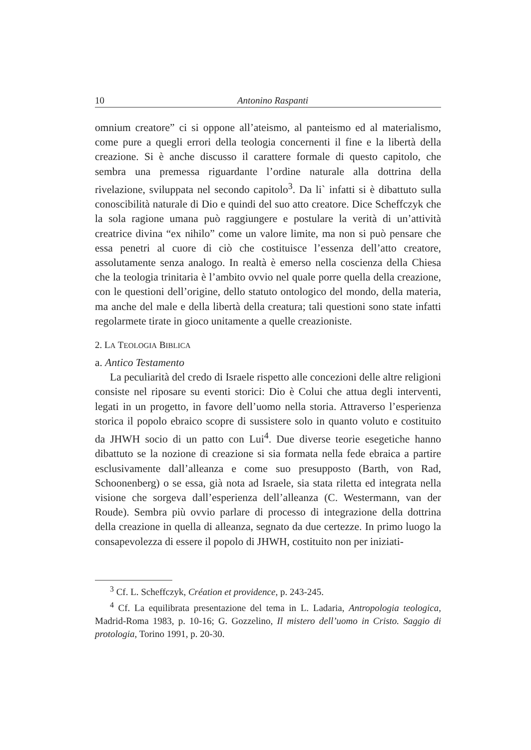10 Antonino Raspanti
omnium creatore” ci si oppone all’ateismo, al panteismo ed al materialismo, come pure a quegli errori della teologia concernenti il fine e la libertà della creazione. Si è anche discusso il carattere formale di questo capitolo, che sembra una premessa riguardante l’ordine naturale alla dottrina della rivelazione, sviluppata nel secondo capitolo<sup>3</sup>. Da li` infatti si è dibattuto sulla conoscibilità naturale di Dio e quindi del suo atto creatore. Dice Scheffczyk che la sola ragione umana può raggiungere e postulare la verità di un’attività creatrice divina “ex nihilo” come un valore limite, ma non si può pensare che essa penetri al cuore di ciò che costituisce l’essenza dell’atto creatore, assolutamente senza analogo. In realtà è emerso nella coscienza della Chiesa che la teologia trinitaria è l’ambito ovvio nel quale porre quella della creazione, con le questioni dell’origine, dello statuto ontologico del mondo, della materia, ma anche del male e della libertà della creatura; tali questioni sono state infatti regolarmete tirate in gioco unitamente a quelle creazioniste.
2. LA TEOLOGIA BIBLICA
a. Antico Testamento
La peculiarità del credo di Israele rispetto alle concezioni delle altre religioni consiste nel riposare su eventi storici: Dio è Colui che attua degli interventi, legati in un progetto, in favore dell’uomo nella storia. Attraverso l’esperienza storica il popolo ebraico scopre di sussistere solo in quanto voluto e costituito da JHWH socio di un patto con Lui<sup>4</sup>. Due diverse teorie esegetiche hanno dibattuto se la nozione di creazione si sia formata nella fede ebraica a partire esclusivamente dall’alleanza e come suo presupposto (Barth, von Rad, Schoonenberg) o se essa, già nota ad Israele, sia stata riletta ed integrata nella visione che sorgeva dall’esperienza dell’alleanza (C. Westermann, van der Roude). Sembra più ovvio parlare di processo di integrazione della dottrina della creazione in quella di alleanza, segnato da due certezze. In primo luogo la consapevolezza di essere il popolo di JHWH, costituito non per iniziati-
<sup>3</sup> Cf. L. Scheffczyk, Création et providence, p. 243-245.
<sup>4</sup> Cf. La equilibrata presentazione del tema in L. Ladaria, Antropologia teologica, Madrid-Roma 1983, p. 10-16; G. Gozzelino, Il mistero dell’uomo in Cristo. Saggio di protologia, Torino 1991, p. 20-30.